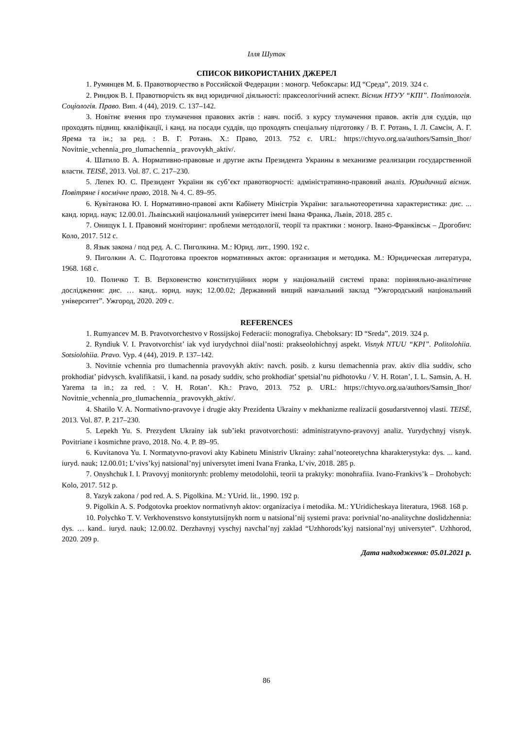Ілля Шутак
СПИСОК ВИКОРИСТАНИХ ДЖЕРЕЛ
1. Румянцев М. Б. Правотворчество в Российской Федерации : моногр. Чебоксары: ИД “Среда”, 2019. 324 с.
2. Риндюк В. І. Правотворчість як вид юридичної діяльності: праксеологічний аспект. Вісник НТУУ “КПІ”. Політологія. Соціологія. Право. Вип. 4 (44), 2019. С. 137–142.
3. Новітнє вчення про тлумачення правових актів : навч. посіб. з курсу тлумачення правов. актів для суддів, що проходять підвищ. кваліфікації, і канд. на посади суддів, що проходять спеціальну підготовку / В. Г. Ротань, І. Л. Самсін, А. Г. Ярема та ін.; за ред. : В. Г. Ротань. Х.: Право, 2013. 752 с. URL: https://chtyvo.org.ua/authors/Samsin_Ihor/ Novitnie_vchennia_pro_tlumachennia_ pravovykh_aktiv/.
4. Шатило В. А. Нормативно-правовые и другие акты Президента Украины в механизме реализации государственной власти. TEISĖ, 2013. Vol. 87. С. 217–230.
5. Лепех Ю. С. Президент України як суб’єкт правотворчості: адміністративно-правовий аналіз. Юридичний вісник. Повітряне і космічне право, 2018. № 4. С. 89–95.
6. Кувітанова Ю. І. Нормативно-правові акти Кабінету Міністрів України: загальнотеоретична характеристика: дис. ... канд. юрид. наук; 12.00.01. Львівський національний університет імені Івана Франка, Львів, 2018. 285 с.
7. Онищук І. І. Правовий моніторинг: проблеми методології, теорії та практики : моногр. Івано-Франківськ – Дрогобич: Коло, 2017. 512 с.
8. Язык закона / под ред. А. С. Пиголкина. М.: Юрид. лит., 1990. 192 с.
9. Пиголкин А. С. Подготовка проектов нормативных актов: организация и методика. М.: Юридическая литература, 1968. 168 с.
10. Поличко Т. В. Верховенство конституційних норм у національній системі права: порівняльно-аналітичне дослідження: дис. … канд.. юрид. наук; 12.00.02; Державний вищий навчальний заклад “Ужгородський національний університет”. Ужгород, 2020. 209 с.
REFERENCES
1. Rumyancev M. B. Pravotvorchestvo v Rossijskoj Federacii: monografiya. Cheboksary: ID “Sreda”, 2019. 324 p.
2. Ryndiuk V. I. Pravotvorchist’ iak vyd iurydychnoi diial’nosti: prakseolohichnyj aspekt. Visnyk NTUU “KPI”. Politolohiia. Sotsiolohiia. Pravo. Vyp. 4 (44), 2019. P. 137–142.
3. Novitnie vchennia pro tlumachennia pravovykh aktiv: navch. posib. z kursu tlemachennia prav. aktiv dlia suddiv, scho prokhodiat’ pidvysch. kvalifikatsii, i kand. na posady suddiv, scho prokhodiat’ spetsial’nu pidhotovku / V. H. Rotan’, I. L. Samsin, A. H. Yarema ta in.; za red. : V. H. Rotan’. Kh.: Pravo, 2013. 752 p. URL: https://chtyvo.org.ua/authors/Samsin_Ihor/ Novitnie_vchennia_pro_tlumachennia_ pravovykh_aktiv/.
4. Shatilo V. A. Normativno-pravovye i drugie akty Prezidenta Ukrainy v mekhanizme realizacii gosudarstvennoj vlasti. TEISĖ, 2013. Vol. 87. P. 217–230.
5. Lepekh Yu. S. Prezydent Ukrainy iak sub’iekt pravotvorchosti: administratyvno-pravovyj analiz. Yurydychnyj visnyk. Povitriane i kosmichne pravo, 2018. No. 4. P. 89–95.
6. Kuvitanova Yu. I. Normatyvno-pravovi akty Kabinetu Ministriv Ukrainy: zahal’noteoretychna kharakterystyka: dys. ... kand. iuryd. nauk; 12.00.01; L’vivs’kyj natsional’nyj universytet imeni Ivana Franka, L’viv, 2018. 285 p.
7. Onyshchuk I. I. Pravovyj monitorynh: problemy metodolohii, teorii ta praktyky: monohrafiia. Ivano-Frankivs’k – Drohobych: Kolo, 2017. 512 p.
8. Yazyk zakona / pod red. A. S. Pigolkina. M.: YUrid. lit., 1990. 192 p.
9. Pigolkin A. S. Podgotovka proektov normativnyh aktov: organizaciya i metodika. M.: YUridicheskaya literatura, 1968. 168 p.
10. Polychko T. V. Verkhovenstsvo konstytutsijnykh norm u natsional’nij systemi prava: porivnial’no-analitychne doslidzhennia: dys. … kand.. iuryd. nauk; 12.00.02. Derzhavnyj vyschyj navchal’nyj zaklad “Uzhhorods’kyj natsional’nyj universytet”. Uzhhorod, 2020. 209 p.
Дата надходження: 05.01.2021 р.
86